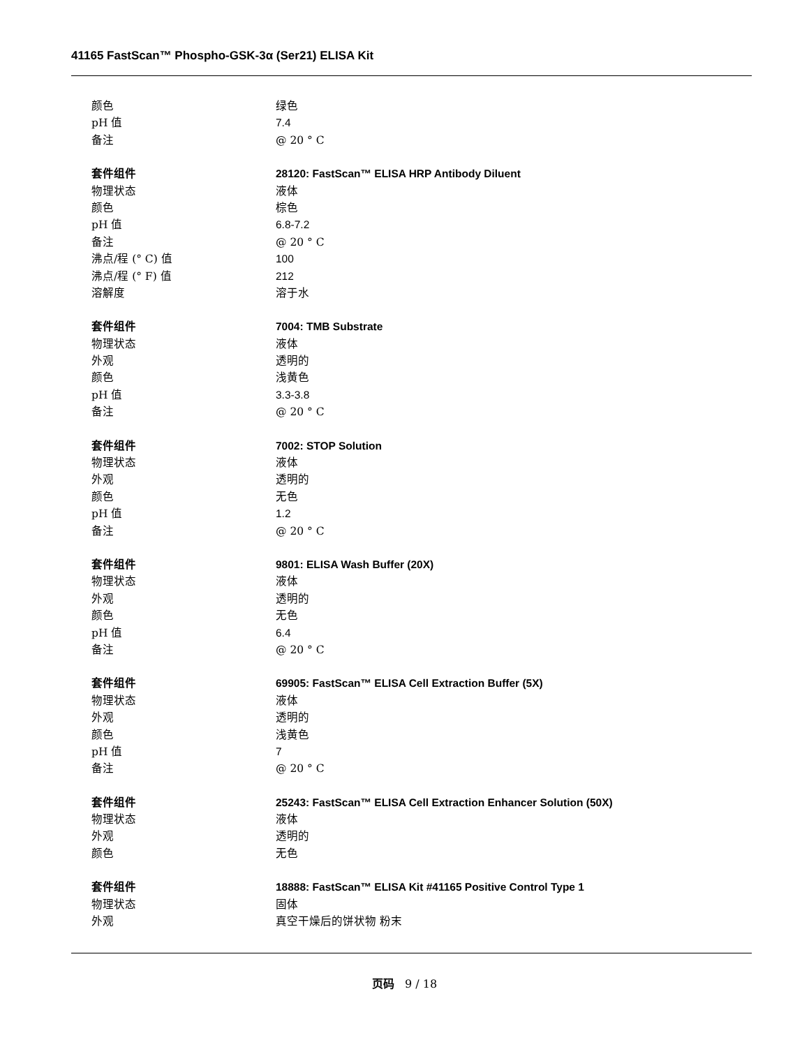41165 FastScan™ Phospho-GSK-3α (Ser21) ELISA Kit
颜色 绿色
pH 值 7.4
备注 @ 20 ° C
套件组件 28120: FastScan™ ELISA HRP Antibody Diluent
物理状态 液体
颜色 棕色
pH 值 6.8-7.2
备注 @ 20 ° C
沸点/程 (° C) 值 100
沸点/程 (° F) 值 212
溶解度 溶于水
套件组件 7004: TMB Substrate
物理状态 液体
外观 透明的
颜色 浅黄色
pH 值 3.3-3.8
备注 @ 20 ° C
套件组件 7002: STOP Solution
物理状态 液体
外观 透明的
颜色 无色
pH 值 1.2
备注 @ 20 ° C
套件组件 9801: ELISA Wash Buffer (20X)
物理状态 液体
外观 透明的
颜色 无色
pH 值 6.4
备注 @ 20 ° C
套件组件 69905: FastScan™ ELISA Cell Extraction Buffer (5X)
物理状态 液体
外观 透明的
颜色 浅黄色
pH 值 7
备注 @ 20 ° C
套件组件 25243: FastScan™ ELISA Cell Extraction Enhancer Solution (50X)
物理状态 液体
外观 透明的
颜色 无色
套件组件 18888: FastScan™ ELISA Kit #41165 Positive Control Type 1
物理状态 固体
外观 真空干燥后的饼状物 粉末
页码 9 / 18